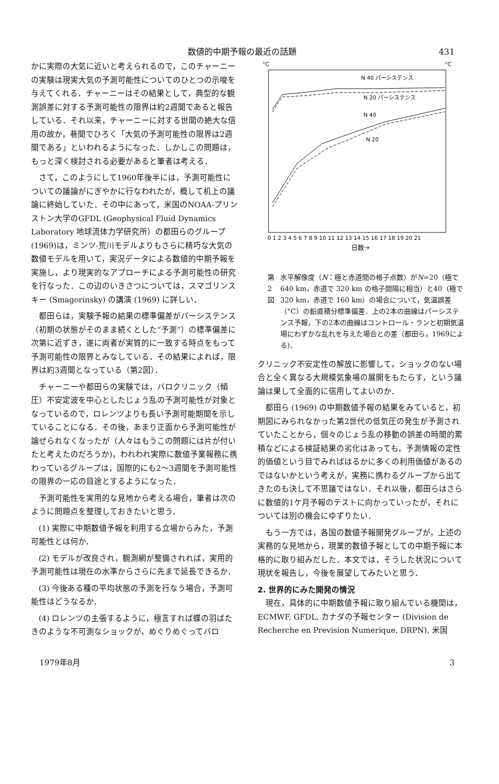数値的中期予報の最近の話題 431
かに実際の大気に近いと考えられるので，このチャーニーの実験は現実大気の予測可能性についてのひとつの示唆を与えてくれる．チャーニーはその結果として，典型的な観測誤差に対する予測可能性の限界は約2週間であると報告している．それ以来，チャーニーに対する世間の絶大な信用の故か，巷間でひろく「大気の予測可能性の限界は2週間である」といわれるようになった．しかしこの問題は，もっと深く検討される必要があると筆者は考える．
さて，このようにして1960年後半には，予測可能性についての議論がにぎやかに行なわれたが，概して机上の議論に終始していた．その中にあって，米国のNOAA-プリンストン大学のGFDL (Geophysical Fluid Dynamics Laboratory 地球流体力学研究所）の都田らのグループ(1969)は，ミンツ-荒川モデルよりもさらに精巧な大気の数値モデルを用いて，実況データによる数値的中期予報を実施し，より現実的なアプローチによる予測可能性の研究を行なった．この辺のいきさつについては，スマゴリンスキー (Smagorinsky) の講演 (1969) に詳しい．
都田らは，実験予報の結果の標準偏差がパーシステンス（初期の状態がそのまま続くとした“予測”）の標準偏差に次第に近ずき，遂に両者が実質的に一致する時点をもって予測可能性の限界とみなしている．その結果によれば，限界は約3週間となっている（第2図）．
チャーニーや都田らの実験では，バロクリニック（傾圧）不安定波を中心としたじょう乱の予測可能性が対象となっているので，ロレンツよりも長い予測可能期間を示していることになる．その後，あまり正面から予測可能性が論ぜられなくなったが（人々はもうこの問題には片が付いたと考えたのだろうか)，われわれ実際に数値予業報務に携わっているグループは，国際的にも2～3週間を予測可能性の限界の一応の目途とするようになった．
予測可能性を実用的な見地から考える場合，筆者は次のように問題点を整理しておきたいと思う．
(1) 実際に中期数値予報を利用する立場からみた，予測可能性とは何か．
(2) モデルが改良され，観測網が整備されれば，実用的予測可能性は現在の水準からさらに先まで延長できるか．
(3) 今後ある種の平均状態の予測を行なう場合，予測可能性はどうなるか．
(4) ロレンツの主張するように，極言すれば蝶の羽ばたきのような不可測なショックが，めぐりめぐってバロ
°C
°C
N 40 パーシステンス
N 20 パーシステンス
N 40
N 20
0 1 2 3 4 5 6 7 8 9 10 11 12 13 14 15 16 17 18 19 20 21
日数→
第2図 水平解像度（N：極と赤道間の格子点数）がN=20（極で 640 km，赤道で 320 km の格子間隔に相当）と40（極で 320 km，赤道で 160 km）の場合について，気温誤差（°C）の鉛直積分標準偏差．上の2本の曲線はパーシステンス予報，下の2本の曲線はコントロール・ランと初期気温場にわずかな乱れを与えた場合との差（都田ら，1969による)．
クリニック不安定性の解放に影響して，ショックのない場合と全く異なる大規模気象場の展開をもたらす，という議論は果して全面的に信用してよいのか．
都田ら (1969) の中期数値予報の結果をみていると，初期図にみられなかった第2世代の低気圧の発生が予測されていたことから，個々のじょう乱の移動の誤差の時間的累積などによる検証結果の劣化はあっても，予測情報の定性的価値という目でみればはるかに多くの利用価値があるのではないかという考えが，実務に携わるグループから出てきたのも決して不思議ではない．それ以後，都田らはさらに数値的1ケ月予報のテストに向かっていったが，それについては別の機会にゆずりたい．
もう一方では，各国の数値予報開発グループが，上述の実務的な見地から，現業的数値予報としての中期予報に本格的に取り組みだした．本文では，そうした状況について現状を報告し，今後を展望してみたいと思う．
2. 世界的にみた開発の情況
現在，具体的に中期数値予報に取り組んでいる機関は，ECMWF, GFDL, カナダの予報センター (Division de Recherche en Prevision Numerique, DRPN), 米国
1979年8月 3